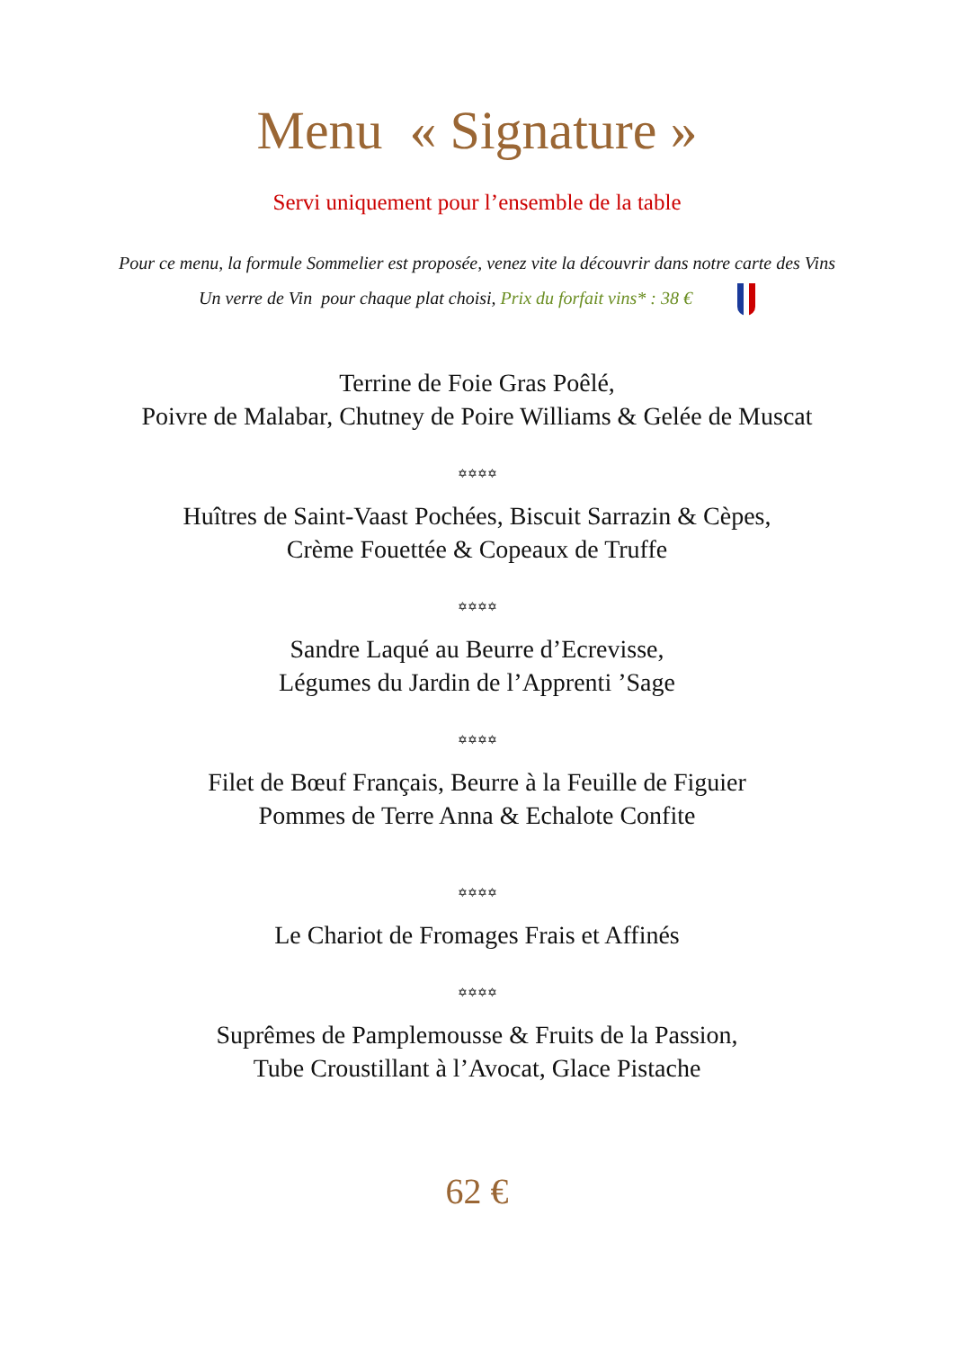Menu « Signature »
Servi uniquement pour l’ensemble de la table
Pour ce menu, la formule Sommelier est proposée, venez vite la découvrir dans notre carte des Vins
Un verre de Vin pour chaque plat choisi, Prix du forfait vins* : 38 €
Terrine de Foie Gras Poêlé,
Poivre de Malabar, Chutney de Poire Williams & Gelée de Muscat
✡✡✡✡
Huîtres de Saint-Vaast Pochées, Biscuit Sarrazin & Cèpes,
Crème Fouettée & Copeaux de Truffe
✡✡✡✡
Sandre Laqué au Beurre d’Ecrevisse,
Légumes du Jardin de l’Apprenti ’Sage
✡✡✡✡
Filet de Bœuf Français, Beurre à la Feuille de Figuier
Pommes de Terre Anna & Echalote Confite
✡✡✡✡
Le Chariot de Fromages Frais et Affinés
✡✡✡✡
Suprêmes de Pamplemousse & Fruits de la Passion,
Tube Croustillant à l’Avocat, Glace Pistache
62 €